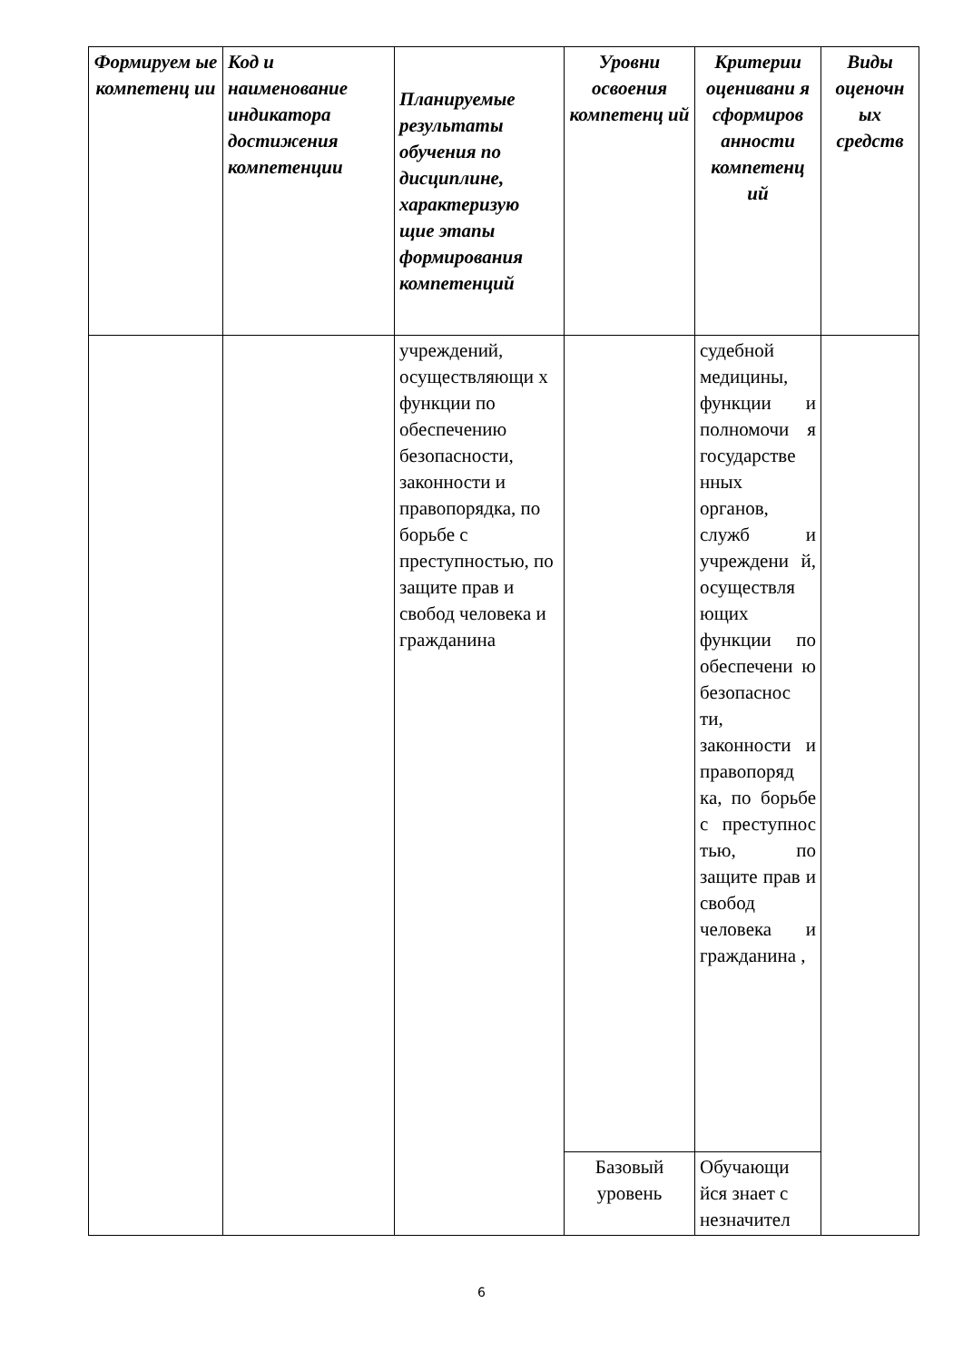| Формируем ые компетенц ии | Код и наименование индикатора достижения компетенции | Планируемые результаты обучения по дисциплине, характеризую щие этапы формирования компетенций | Уровни освоения компетенц ий | Критерии оценивани я сформиров анности компетенц ий | Виды оценочн ых средств |
| --- | --- | --- | --- | --- | --- |
| | | учреждений, осуществляющи х функции по обеспечению безопасности, законности и правопорядка, по борьбе с преступностью, по защите прав и свобод человека и гражданина | | судебной медицины, функции и полномочи я государстве нных органов, служб и учреждени й, осуществля ющих функции по обеспечени ю безопаснос ти, законности и правопоряд ка, по борьбе с преступнос тью, по защите прав и свобод человека и гражданина , | |
| | | | Базовый уровень | Обучающи йся знает с незначител | |
6